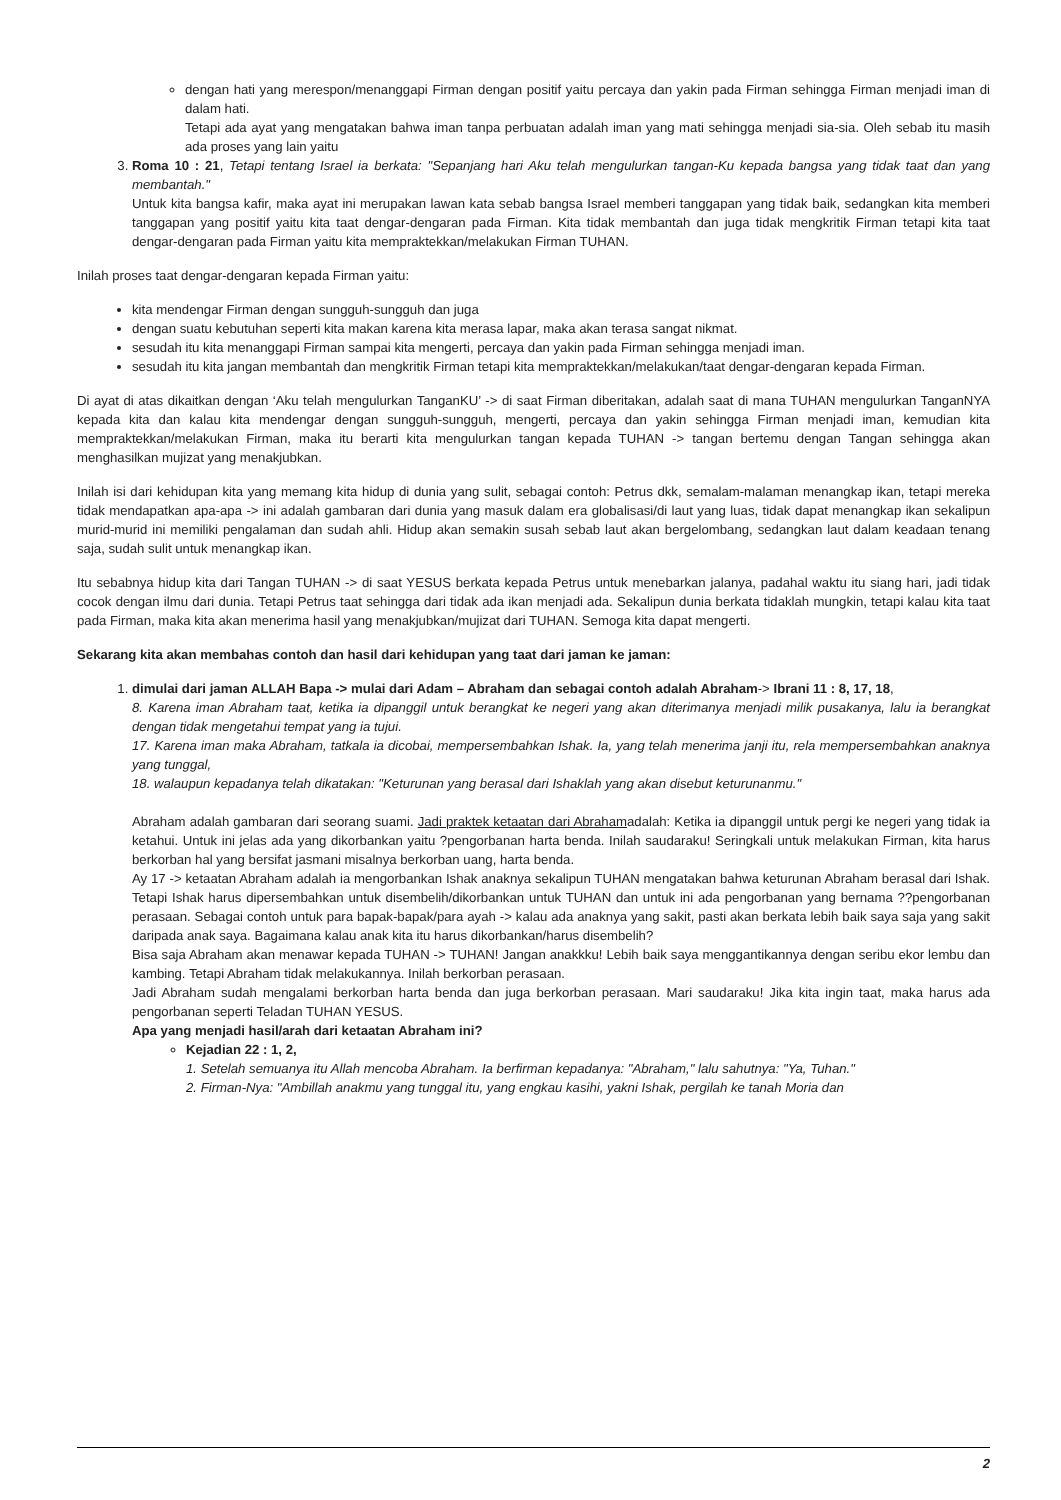dengan hati yang merespon/menanggapi Firman dengan positif yaitu percaya dan yakin pada Firman sehingga Firman menjadi iman di dalam hati.
Tetapi ada ayat yang mengatakan bahwa iman tanpa perbuatan adalah iman yang mati sehingga menjadi sia-sia. Oleh sebab itu masih ada proses yang lain yaitu
3. Roma 10 : 21, Tetapi tentang Israel ia berkata: "Sepanjang hari Aku telah mengulurkan tangan-Ku kepada bangsa yang tidak taat dan yang membantah."
Untuk kita bangsa kafir, maka ayat ini merupakan lawan kata sebab bangsa Israel memberi tanggapan yang tidak baik, sedangkan kita memberi tanggapan yang positif yaitu kita taat dengar-dengaran pada Firman. Kita tidak membantah dan juga tidak mengkritik Firman tetapi kita taat dengar-dengaran pada Firman yaitu kita mempraktekkan/melakukan Firman TUHAN.
Inilah proses taat dengar-dengaran kepada Firman yaitu:
kita mendengar Firman dengan sungguh-sungguh dan juga
dengan suatu kebutuhan seperti kita makan karena kita merasa lapar, maka akan terasa sangat nikmat.
sesudah itu kita menanggapi Firman sampai kita mengerti, percaya dan yakin pada Firman sehingga menjadi iman.
sesudah itu kita jangan membantah dan mengkritik Firman tetapi kita mempraktekkan/melakukan/taat dengar-dengaran kepada Firman.
Di ayat di atas dikaitkan dengan ‘Aku telah mengulurkan TanganKU’ -> di saat Firman diberitakan, adalah saat di mana TUHAN mengulurkan TanganNYA kepada kita dan kalau kita mendengar dengan sungguh-sungguh, mengerti, percaya dan yakin sehingga Firman menjadi iman, kemudian kita mempraktekkan/melakukan Firman, maka itu berarti kita mengulurkan tangan kepada TUHAN -> tangan bertemu dengan Tangan sehingga akan menghasilkan mujizat yang menakjubkan.
Inilah isi dari kehidupan kita yang memang kita hidup di dunia yang sulit, sebagai contoh: Petrus dkk, semalam-malaman menangkap ikan, tetapi mereka tidak mendapatkan apa-apa -> ini adalah gambaran dari dunia yang masuk dalam era globalisasi/di laut yang luas, tidak dapat menangkap ikan sekalipun murid-murid ini memiliki pengalaman dan sudah ahli. Hidup akan semakin susah sebab laut akan bergelombang, sedangkan laut dalam keadaan tenang saja, sudah sulit untuk menangkap ikan.
Itu sebabnya hidup kita dari Tangan TUHAN -> di saat YESUS berkata kepada Petrus untuk menebarkan jalanya, padahal waktu itu siang hari, jadi tidak cocok dengan ilmu dari dunia. Tetapi Petrus taat sehingga dari tidak ada ikan menjadi ada. Sekalipun dunia berkata tidaklah mungkin, tetapi kalau kita taat pada Firman, maka kita akan menerima hasil yang menakjubkan/mujizat dari TUHAN. Semoga kita dapat mengerti.
Sekarang kita akan membahas contoh dan hasil dari kehidupan yang taat dari jaman ke jaman:
1. dimulai dari jaman ALLAH Bapa -> mulai dari Adam – Abraham dan sebagai contoh adalah Abraham-> Ibrani 11 : 8, 17, 18,
8. Karena iman Abraham taat, ketika ia dipanggil untuk berangkat ke negeri yang akan diterimanya menjadi milik pusakanya, lalu ia berangkat dengan tidak mengetahui tempat yang ia tujui.
17. Karena iman maka Abraham, tatkala ia dicobai, mempersembahkan Ishak. Ia, yang telah menerima janji itu, rela mempersembahkan anaknya yang tunggal,
18. walaupun kepadanya telah dikatakan: "Keturunan yang berasal dari Ishaklah yang akan disebut keturunanmu."
Abraham adalah gambaran dari seorang suami. Jadi praktek ketaatan dari Abrahamadalah: Ketika ia dipanggil untuk pergi ke negeri yang tidak ia ketahui. Untuk ini jelas ada yang dikorbankan yaitu ?pengorbanan harta benda. Inilah saudaraku! Seringkali untuk melakukan Firman, kita harus berkorban hal yang bersifat jasmani misalnya berkorban uang, harta benda.
Ay 17 -> ketaatan Abraham adalah ia mengorbankan Ishak anaknya sekalipun TUHAN mengatakan bahwa keturunan Abraham berasal dari Ishak. Tetapi Ishak harus dipersembahkan untuk disembelih/dikorbankan untuk TUHAN dan untuk ini ada pengorbanan yang bernama ??pengorbanan perasaan. Sebagai contoh untuk para bapak-bapak/para ayah -> kalau ada anaknya yang sakit, pasti akan berkata lebih baik saya saja yang sakit daripada anak saya. Bagaimana kalau anak kita itu harus dikorbankan/harus disembelih?
Bisa saja Abraham akan menawar kepada TUHAN -> TUHAN! Jangan anakkku! Lebih baik saya menggantikannya dengan seribu ekor lembu dan kambing. Tetapi Abraham tidak melakukannya. Inilah berkorban perasaan.
Jadi Abraham sudah mengalami berkorban harta benda dan juga berkorban perasaan. Mari saudaraku! Jika kita ingin taat, maka harus ada pengorbanan seperti Teladan TUHAN YESUS.
Apa yang menjadi hasil/arah dari ketaatan Abraham ini?
Kejadian 22 : 1, 2,
1. Setelah semuanya itu Allah mencoba Abraham. Ia berfirman kepadanya: "Abraham," lalu sahutnya: "Ya, Tuhan."
2. Firman-Nya: "Ambillah anakmu yang tunggal itu, yang engkau kasihi, yakni Ishak, pergilah ke tanah Moria dan
2